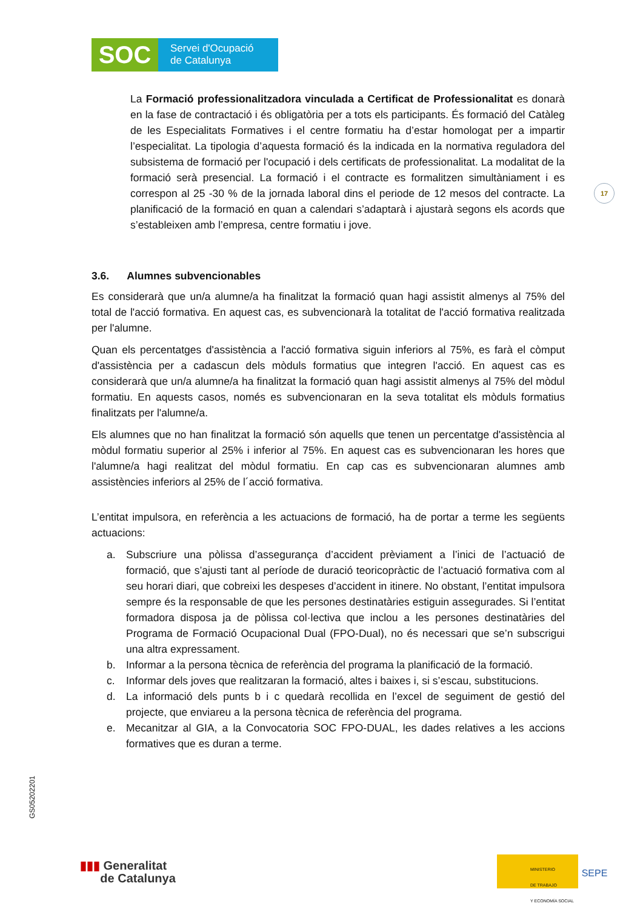SOC
Servei d'Ocupació
de Catalunya
17
La Formació professionalitzadora vinculada a Certificat de Professionalitat es donarà en la fase de contractació i és obligatòria per a tots els participants. És formació del Catàleg de les Especialitats Formatives i el centre formatiu ha d’estar homologat per a impartir l’especialitat. La tipologia d’aquesta formació és la indicada en la normativa reguladora del subsistema de formació per l'ocupació i dels certificats de professionalitat. La modalitat de la formació serà presencial. La formació i el contracte es formalitzen simultàniament i es correspon al 25 -30 % de la jornada laboral dins el periode de 12 mesos del contracte. La planificació de la formació en quan a calendari s’adaptarà i ajustarà segons els acords que s’estableixen amb l’empresa, centre formatiu i jove.
3.6. Alumnes subvencionables
Es considerarà que un/a alumne/a ha finalitzat la formació quan hagi assistit almenys al 75% del total de l'acció formativa. En aquest cas, es subvencionarà la totalitat de l'acció formativa realitzada per l'alumne.
Quan els percentatges d'assistència a l'acció formativa siguin inferiors al 75%, es farà el còmput d'assistència per a cadascun dels mòduls formatius que integren l'acció. En aquest cas es considerarà que un/a alumne/a ha finalitzat la formació quan hagi assistit almenys al 75% del mòdul formatiu. En aquests casos, només es subvencionaran en la seva totalitat els mòduls formatius finalitzats per l'alumne/a.
Els alumnes que no han finalitzat la formació són aquells que tenen un percentatge d'assistència al mòdul formatiu superior al 25% i inferior al 75%. En aquest cas es subvencionaran les hores que l'alumne/a hagi realitzat del mòdul formatiu. En cap cas es subvencionaran alumnes amb assistències inferiors al 25% de l´acció formativa.
L’entitat impulsora, en referència a les actuacions de formació, ha de portar a terme les següents actuacions:
a. Subscriure una pòlissa d’assegurança d’accident prèviament a l’inici de l’actuació de formació, que s’ajusti tant al període de duració teoricopràctic de l’actuació formativa com al seu horari diari, que cobreixi les despeses d’accident in itinere. No obstant, l’entitat impulsora sempre és la responsable de que les persones destinatàries estiguin assegurades. Si l’entitat formadora disposa ja de pòlissa col·lectiva que inclou a les persones destinatàries del Programa de Formació Ocupacional Dual (FPO-Dual), no és necessari que se’n subscrigui una altra expressament.
b. Informar a la persona tècnica de referència del programa la planificació de la formació.
c. Informar dels joves que realitzaran la formació, altes i baixes i, si s’escau, substitucions.
d. La informació dels punts b i c quedarà recollida en l’excel de seguiment de gestió del projecte, que enviareu a la persona tècnica de referència del programa.
e. Mecanitzar al GIA, a la Convocatoria SOC FPO-DUAL, les dades relatives a les accions formatives que es duran a terme.
GS05202201
▮▮▮ Generalitat
de Catalunya
MINISTERIO
DE TRABAJO
Y ECONOMÍA SOCIAL
SEPE